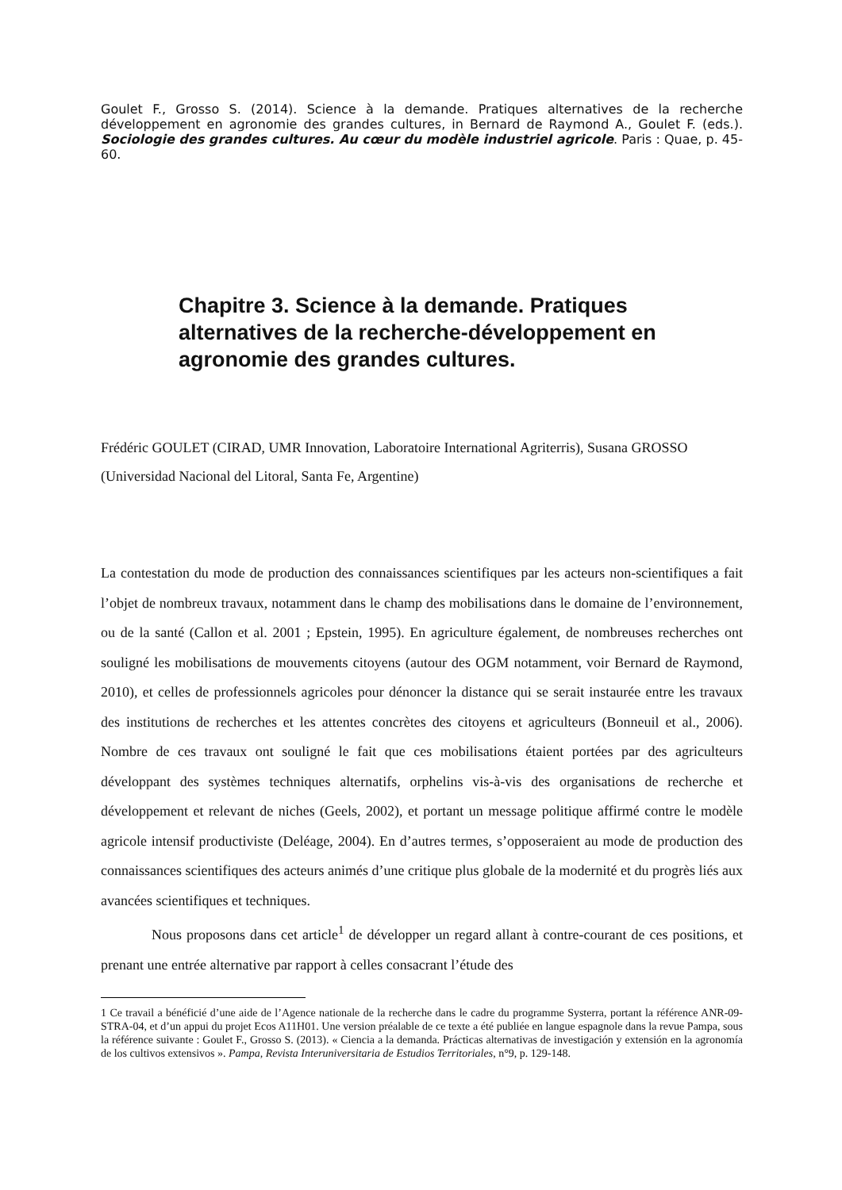Goulet F., Grosso S. (2014). Science à la demande. Pratiques alternatives de la recherche développement en agronomie des grandes cultures, in Bernard de Raymond A., Goulet F. (eds.). Sociologie des grandes cultures. Au cœur du modèle industriel agricole. Paris : Quae, p. 45-60.
Chapitre 3. Science à la demande. Pratiques alternatives de la recherche-développement en agronomie des grandes cultures.
Frédéric GOULET (CIRAD, UMR Innovation, Laboratoire International Agriterris), Susana GROSSO (Universidad Nacional del Litoral, Santa Fe, Argentine)
La contestation du mode de production des connaissances scientifiques par les acteurs non-scientifiques a fait l’objet de nombreux travaux, notamment dans le champ des mobilisations dans le domaine de l’environnement, ou de la santé (Callon et al. 2001 ; Epstein, 1995). En agriculture également, de nombreuses recherches ont souligné les mobilisations de mouvements citoyens (autour des OGM notamment, voir Bernard de Raymond, 2010), et celles de professionnels agricoles pour dénoncer la distance qui se serait instaurée entre les travaux des institutions de recherches et les attentes concrètes des citoyens et agriculteurs (Bonneuil et al., 2006). Nombre de ces travaux ont souligné le fait que ces mobilisations étaient portées par des agriculteurs développant des systèmes techniques alternatifs, orphelins vis-à-vis des organisations de recherche et développement et relevant de niches (Geels, 2002), et portant un message politique affirmé contre le modèle agricole intensif productiviste (Deléage, 2004). En d’autres termes, s’opposeraient au mode de production des connaissances scientifiques des acteurs animés d’une critique plus globale de la modernité et du progrès liés aux avancées scientifiques et techniques.
Nous proposons dans cet article<sup>1</sup> de développer un regard allant à contre-courant de ces positions, et prenant une entrée alternative par rapport à celles consacrant l’étude des
1 Ce travail a bénéficié d’une aide de l’Agence nationale de la recherche dans le cadre du programme Systerra, portant la référence ANR-09-STRA-04, et d’un appui du projet Ecos A11H01. Une version préalable de ce texte a été publiée en langue espagnole dans la revue Pampa, sous la référence suivante : Goulet F., Grosso S. (2013). « Ciencia a la demanda. Prácticas alternativas de investigación y extensión en la agronomía de los cultivos extensivos ». Pampa, Revista Interuniversitaria de Estudios Territoriales, n°9, p. 129-148.